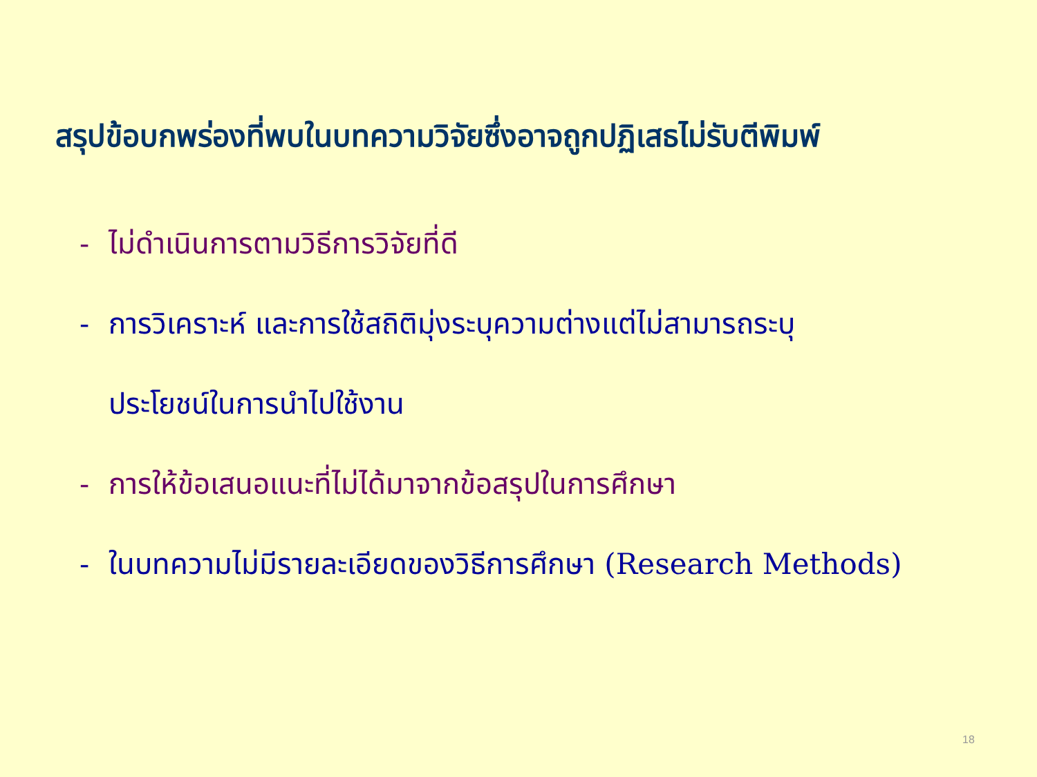สรุปข้อบกพร่องที่พบในบทความวิจัยซึ่งอาจถูกปฏิเสธไม่รับตีพิมพ์
- ไม่ดำเนินการตามวิธีการวิจัยที่ดี
- การวิเคราะห์ และการใช้สถิติมุ่งระบุความต่างแต่ไม่สามารถระบุ
ประโยชน์ในการนำไปใช้งาน
- การให้ข้อเสนอแนะที่ไม่ได้มาจากข้อสรุปในการศึกษา
- ในบทความไม่มีรายละเอียดของวิธีการศึกษา (Research Methods)
18